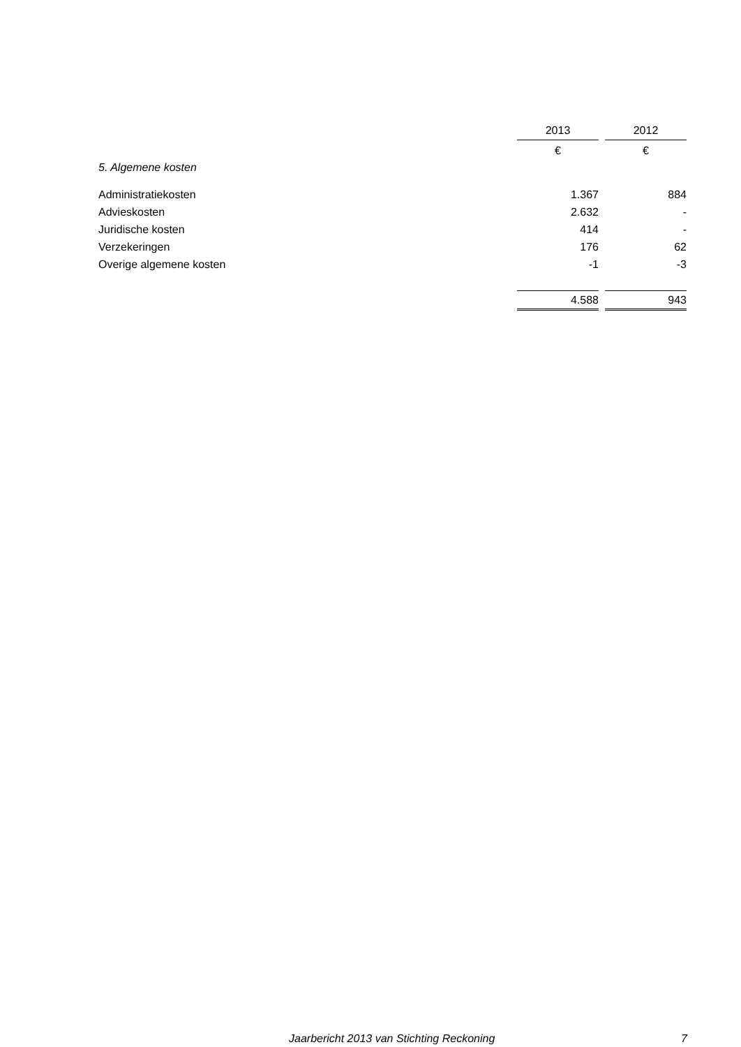| | 2013 | | 2012 |
| --- | --- | --- | --- |
| | € | | € |
| 5. Algemene kosten | | | |
| Administratiekosten | 1.367 | | 884 |
| Advieskosten | 2.632 | | - |
| Juridische kosten | 414 | | - |
| Verzekeringen | 176 | | 62 |
| Overige algemene kosten | -1 | | -3 |
| | 4.588 | | 943 |
Jaarbericht 2013 van Stichting Reckoning 7